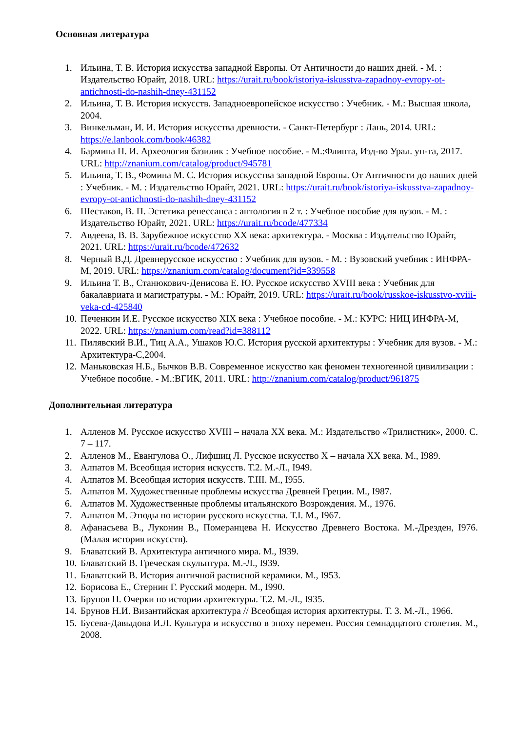Основная литература
1. Ильина, Т. В. История искусства западной Европы. От Античности до наших дней. - М. : Издательство Юрайт, 2018. URL: https://urait.ru/book/istoriya-iskusstva-zapadnoy-evropy-ot-antichnosti-do-nashih-dney-431152
2. Ильина, Т. В. История искусств. Западноевропейское искусство : Учебник. - М.: Высшая школа, 2004.
3. Винкельман, И. И. История искусства древности. - Санкт-Петербург : Лань, 2014. URL: https://e.lanbook.com/book/46382
4. Бармина Н. И. Археология базилик : Учебное пособие. - М.:Флинта, Изд-во Урал. ун-та, 2017. URL: http://znanium.com/catalog/product/945781
5. Ильина, Т. В., Фомина М. С. История искусства западной Европы. От Античности до наших дней : Учебник. - М. : Издательство Юрайт, 2021. URL: https://urait.ru/book/istoriya-iskusstva-zapadnoy-evropy-ot-antichnosti-do-nashih-dney-431152
6. Шестаков, В. П. Эстетика ренессанса : антология в 2 т. : Учебное пособие для вузов. - М. : Издательство Юрайт, 2021. URL: https://urait.ru/bcode/477334
7. Авдеева, В. В. Зарубежное искусство XX века: архитектура. - Москва : Издательство Юрайт, 2021. URL: https://urait.ru/bcode/472632
8. Черный В.Д. Древнерусское искусство : Учебник для вузов. - М. : Вузовский учебник : ИНФРА-М, 2019. URL: https://znanium.com/catalog/document?id=339558
9. Ильина Т. В., Станюкович-Денисова Е. Ю. Русское искусство XVIII века : Учебник для бакалавриата и магистратуры. - М.: Юрайт, 2019. URL: https://urait.ru/book/russkoe-iskusstvo-xviii-veka-cd-425840
10. Печенкин И.Е. Русское искусство XIX века : Учебное пособие. - М.: КУРС: НИЦ ИНФРА-М, 2022. URL: https://znanium.com/read?id=388112
11. Пилявский В.И., Тиц А.А., Ушаков Ю.С. История русской архитектуры : Учебник для вузов. - М.: Архитектура-С,2004.
12. Маньковская Н.Б., Бычков В.В. Современное искусство как феномен техногенной цивилизации : Учебное пособие. - М.:ВГИК, 2011. URL: http://znanium.com/catalog/product/961875
Дополнительная литература
1. Алленов М. Русское искусство XVIII – начала XX века. М.: Издательство «Трилистник», 2000. С. 7 – 117.
2. Алленов М., Евангулова О., Лифшиц Л. Русское искусство X – начала XX века. М., I989.
3. Алпатов М. Всеобщая история искусств. Т.2. М.-Л., I949.
4. Алпатов М. Всеобщая история искусств. Т.III. М., I955.
5. Алпатов М. Художественные проблемы искусства Древней Греции. М., I987.
6. Алпатов М. Художественные проблемы итальянского Возрождения. М., 1976.
7. Алпатов М. Этюды по истории русского искусства. Т.I. М., I967.
8. Афанасьева В., Луконин В., Померанцева Н. Искусство Древнего Востока. М.-Дрезден, I976. (Малая история искусств).
9. Блаватский В. Архитектура античного мира. М., I939.
10. Блаватский В. Греческая скульптура. М.-Л., I939.
11. Блаватский В. История античной расписной керамики. М., I953.
12. Борисова Е., Стернин Г. Русский модерн. М., I990.
13. Брунов Н. Очерки по истории архитектуры. Т.2. М.-Л., I935.
14. Брунов Н.И. Византийская архитектура // Всеобщая история архитектуры. Т. 3. М.-Л., 1966.
15. Бусева-Давыдова И.Л. Культура и искусство в эпоху перемен. Россия семнадцатого столетия. М., 2008.